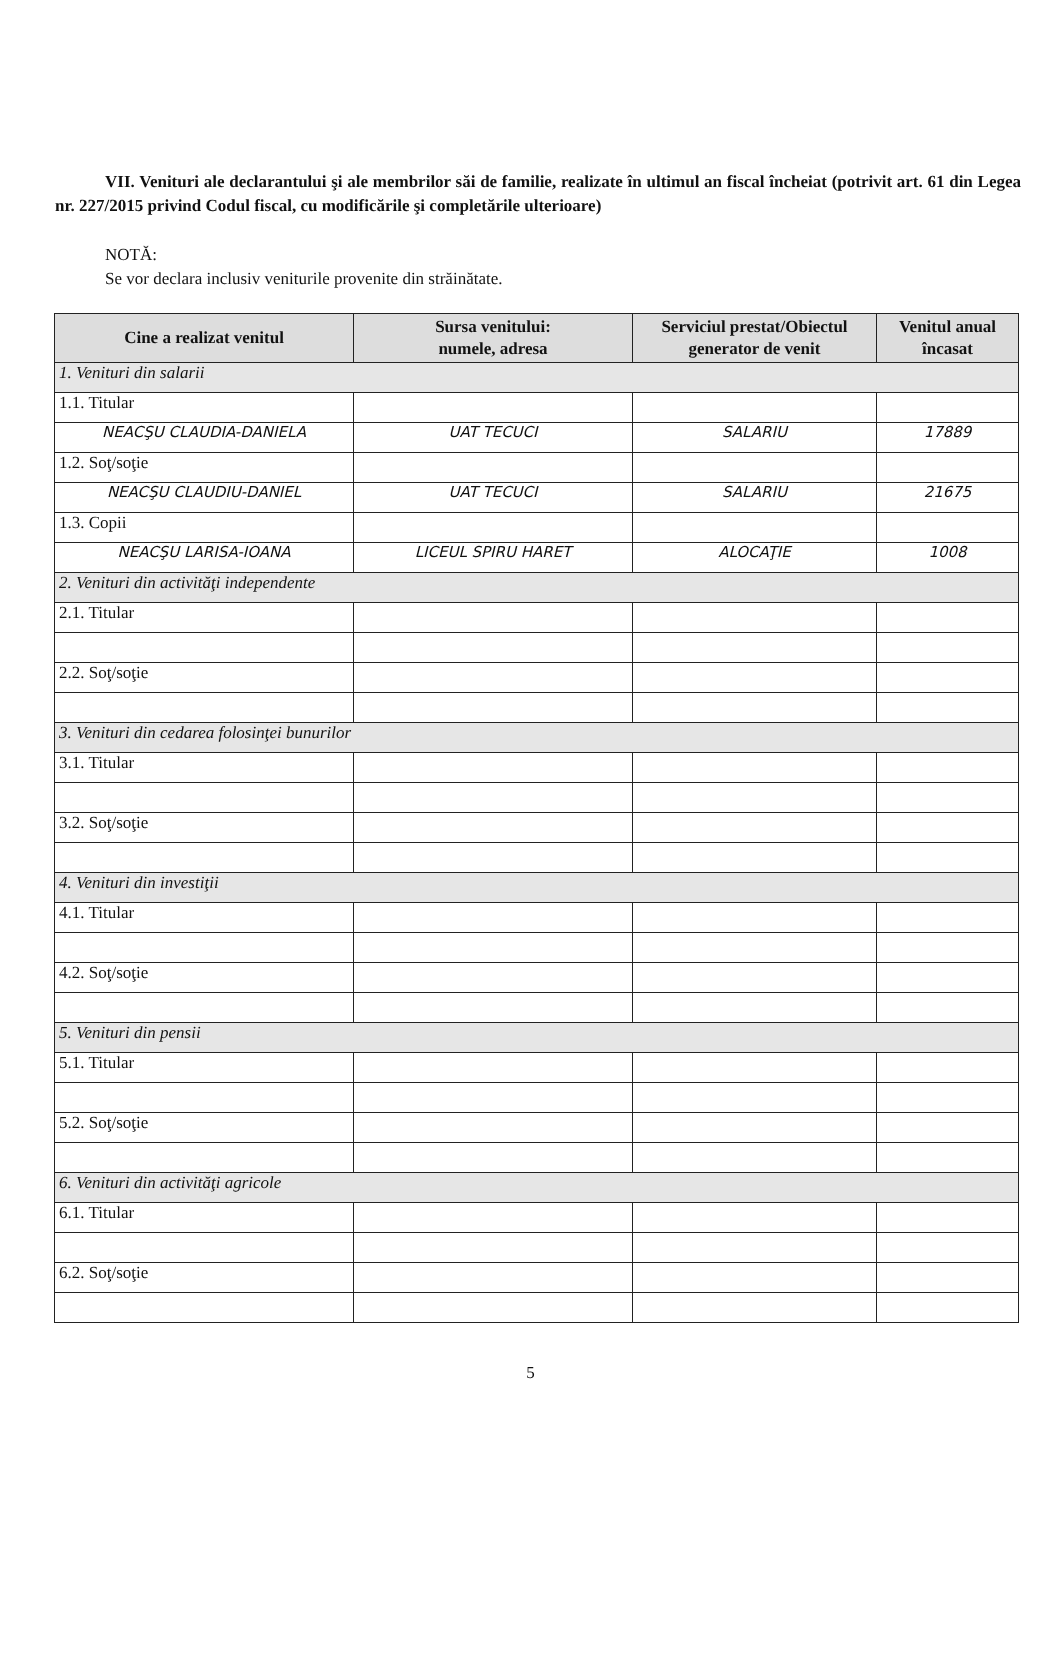VII. Venituri ale declarantului şi ale membrilor săi de familie, realizate în ultimul an fiscal încheiat (potrivit art. 61 din Legea nr. 227/2015 privind Codul fiscal, cu modificările şi completările ulterioare)
NOTĂ:
Se vor declara inclusiv veniturile provenite din străinătate.
| Cine a realizat venitul | Sursa venitului: numele, adresa | Serviciul prestat/Obiectul generator de venit | Venitul anual încasat |
| --- | --- | --- | --- |
| 1. Venituri din salarii | | | |
| 1.1. Titular | | | |
| NEACŞU CLAUDIA-DANIELA | UAT TECUCI | SALARIU | 17889 |
| 1.2. Soţ/soţie | | | |
| NEACŞU CLAUDIU-DANIEL | UAT TECUCI | SALARIU | 21675 |
| 1.3. Copii | | | |
| NEACŞU LARISA-IOANA | LICEUL SPIRU HARET | ALOCAŢIE | 1008 |
| 2. Venituri din activităţi independente | | | |
| 2.1. Titular | | | |
| 2.2. Soţ/soţie | | | |
| 3. Venituri din cedarea folosinţei bunurilor | | | |
| 3.1. Titular | | | |
| 3.2. Soţ/soţie | | | |
| 4. Venituri din investiţii | | | |
| 4.1. Titular | | | |
| 4.2. Soţ/soţie | | | |
| 5. Venituri din pensii | | | |
| 5.1. Titular | | | |
| 5.2. Soţ/soţie | | | |
| 6. Venituri din activităţi agricole | | | |
| 6.1. Titular | | | |
| 6.2. Soţ/soţie | | | |
5